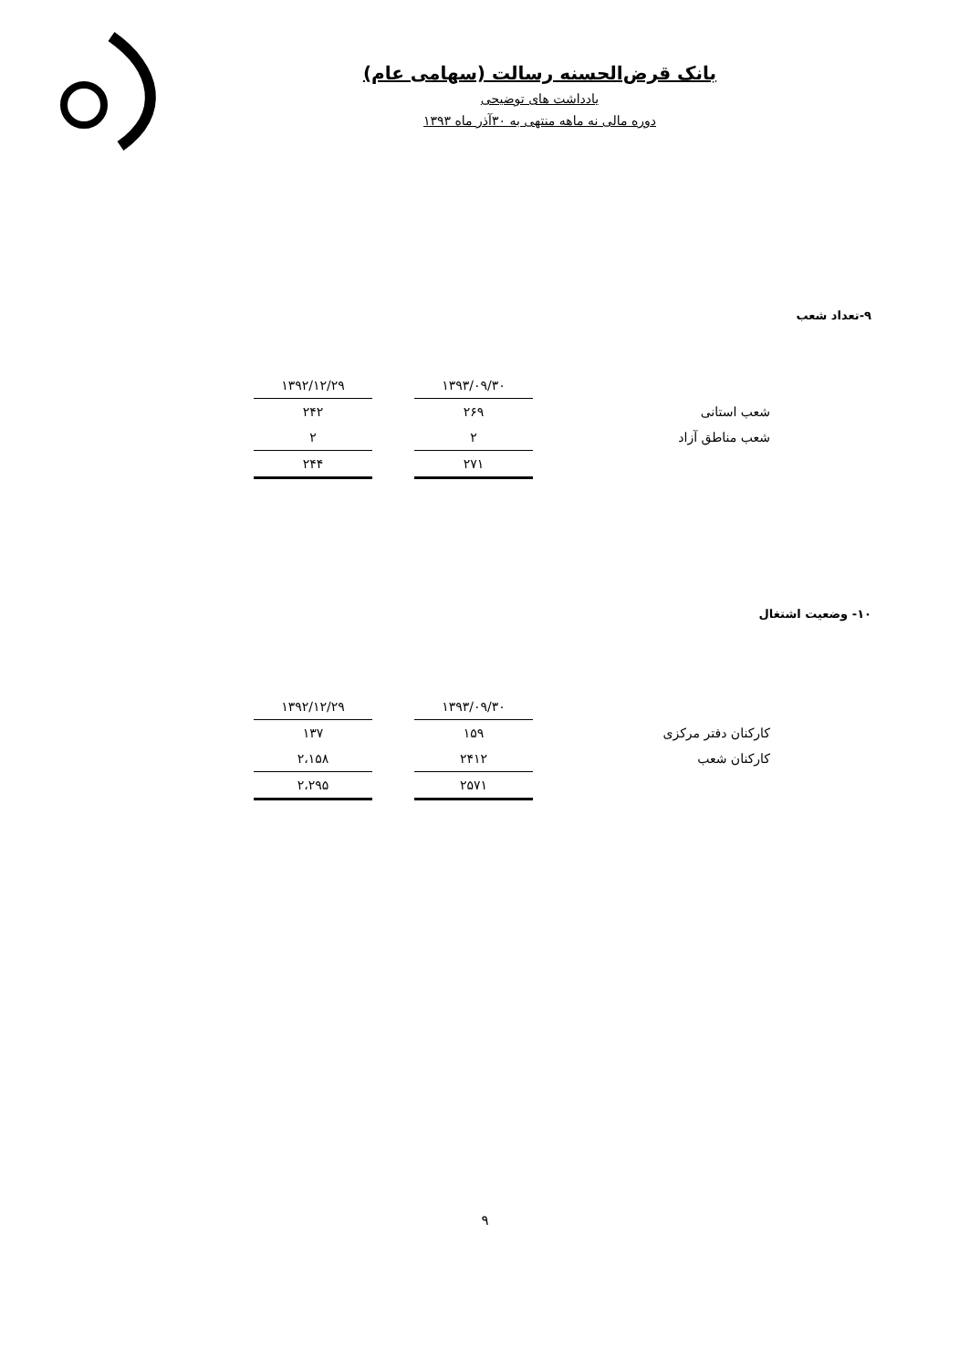بانک قرض‌الحسنه رسالت (سهامی عام)
یادداشت های توضیحی
دوره مالی نه ماهه منتهی به ۳۰آذر ماه ۱۳۹۳
۹-تعداد شعب
| | ۱۳۹۳/۰۹/۳۰ | | ۱۳۹۲/۱۲/۲۹ |
| شعب استانی | ۲۶۹ | | ۲۴۲ |
| شعب مناطق آزاد | ۲ | | ۲ |
| | ۲۷۱ | | ۲۴۴ |
۱۰- وضعیت اشتغال
| | ۱۳۹۳/۰۹/۳۰ | | ۱۳۹۲/۱۲/۲۹ |
| کارکنان دفتر مرکزی | ۱۵۹ | | ۱۳۷ |
| کارکنان شعب | ۲۴۱۲ | | ۲،۱۵۸ |
| | ۲۵۷۱ | | ۲،۲۹۵ |
۹